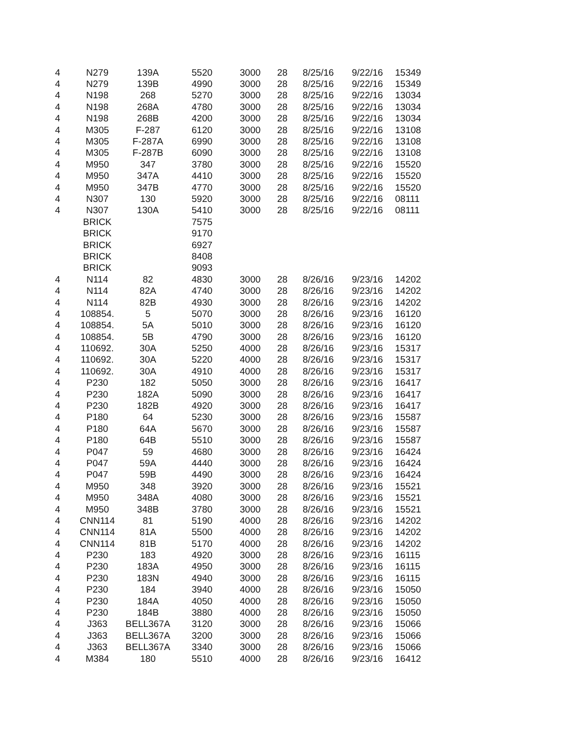| 4 | N279 | 139A | 5520 | 3000 | 28 | 8/25/16 | 9/22/16 | 15349 |
| 4 | N279 | 139B | 4990 | 3000 | 28 | 8/25/16 | 9/22/16 | 15349 |
| 4 | N198 | 268 | 5270 | 3000 | 28 | 8/25/16 | 9/22/16 | 13034 |
| 4 | N198 | 268A | 4780 | 3000 | 28 | 8/25/16 | 9/22/16 | 13034 |
| 4 | N198 | 268B | 4200 | 3000 | 28 | 8/25/16 | 9/22/16 | 13034 |
| 4 | M305 | F-287 | 6120 | 3000 | 28 | 8/25/16 | 9/22/16 | 13108 |
| 4 | M305 | F-287A | 6990 | 3000 | 28 | 8/25/16 | 9/22/16 | 13108 |
| 4 | M305 | F-287B | 6090 | 3000 | 28 | 8/25/16 | 9/22/16 | 13108 |
| 4 | M950 | 347 | 3780 | 3000 | 28 | 8/25/16 | 9/22/16 | 15520 |
| 4 | M950 | 347A | 4410 | 3000 | 28 | 8/25/16 | 9/22/16 | 15520 |
| 4 | M950 | 347B | 4770 | 3000 | 28 | 8/25/16 | 9/22/16 | 15520 |
| 4 | N307 | 130 | 5920 | 3000 | 28 | 8/25/16 | 9/22/16 | 08111 |
| 4 | N307 | 130A | 5410 | 3000 | 28 | 8/25/16 | 9/22/16 | 08111 |
| | BRICK | | 7575 | | | | | |
| | BRICK | | 9170 | | | | | |
| | BRICK | | 6927 | | | | | |
| | BRICK | | 8408 | | | | | |
| | BRICK | | 9093 | | | | | |
| 4 | N114 | 82 | 4830 | 3000 | 28 | 8/26/16 | 9/23/16 | 14202 |
| 4 | N114 | 82A | 4740 | 3000 | 28 | 8/26/16 | 9/23/16 | 14202 |
| 4 | N114 | 82B | 4930 | 3000 | 28 | 8/26/16 | 9/23/16 | 14202 |
| 4 | 108854. | 5 | 5070 | 3000 | 28 | 8/26/16 | 9/23/16 | 16120 |
| 4 | 108854. | 5A | 5010 | 3000 | 28 | 8/26/16 | 9/23/16 | 16120 |
| 4 | 108854. | 5B | 4790 | 3000 | 28 | 8/26/16 | 9/23/16 | 16120 |
| 4 | 110692. | 30A | 5250 | 4000 | 28 | 8/26/16 | 9/23/16 | 15317 |
| 4 | 110692. | 30A | 5220 | 4000 | 28 | 8/26/16 | 9/23/16 | 15317 |
| 4 | 110692. | 30A | 4910 | 4000 | 28 | 8/26/16 | 9/23/16 | 15317 |
| 4 | P230 | 182 | 5050 | 3000 | 28 | 8/26/16 | 9/23/16 | 16417 |
| 4 | P230 | 182A | 5090 | 3000 | 28 | 8/26/16 | 9/23/16 | 16417 |
| 4 | P230 | 182B | 4920 | 3000 | 28 | 8/26/16 | 9/23/16 | 16417 |
| 4 | P180 | 64 | 5230 | 3000 | 28 | 8/26/16 | 9/23/16 | 15587 |
| 4 | P180 | 64A | 5670 | 3000 | 28 | 8/26/16 | 9/23/16 | 15587 |
| 4 | P180 | 64B | 5510 | 3000 | 28 | 8/26/16 | 9/23/16 | 15587 |
| 4 | P047 | 59 | 4680 | 3000 | 28 | 8/26/16 | 9/23/16 | 16424 |
| 4 | P047 | 59A | 4440 | 3000 | 28 | 8/26/16 | 9/23/16 | 16424 |
| 4 | P047 | 59B | 4490 | 3000 | 28 | 8/26/16 | 9/23/16 | 16424 |
| 4 | M950 | 348 | 3920 | 3000 | 28 | 8/26/16 | 9/23/16 | 15521 |
| 4 | M950 | 348A | 4080 | 3000 | 28 | 8/26/16 | 9/23/16 | 15521 |
| 4 | M950 | 348B | 3780 | 3000 | 28 | 8/26/16 | 9/23/16 | 15521 |
| 4 | CNN114 | 81 | 5190 | 4000 | 28 | 8/26/16 | 9/23/16 | 14202 |
| 4 | CNN114 | 81A | 5500 | 4000 | 28 | 8/26/16 | 9/23/16 | 14202 |
| 4 | CNN114 | 81B | 5170 | 4000 | 28 | 8/26/16 | 9/23/16 | 14202 |
| 4 | P230 | 183 | 4920 | 3000 | 28 | 8/26/16 | 9/23/16 | 16115 |
| 4 | P230 | 183A | 4950 | 3000 | 28 | 8/26/16 | 9/23/16 | 16115 |
| 4 | P230 | 183N | 4940 | 3000 | 28 | 8/26/16 | 9/23/16 | 16115 |
| 4 | P230 | 184 | 3940 | 4000 | 28 | 8/26/16 | 9/23/16 | 15050 |
| 4 | P230 | 184A | 4050 | 4000 | 28 | 8/26/16 | 9/23/16 | 15050 |
| 4 | P230 | 184B | 3880 | 4000 | 28 | 8/26/16 | 9/23/16 | 15050 |
| 4 | J363 | BELL367A | 3120 | 3000 | 28 | 8/26/16 | 9/23/16 | 15066 |
| 4 | J363 | BELL367A | 3200 | 3000 | 28 | 8/26/16 | 9/23/16 | 15066 |
| 4 | J363 | BELL367A | 3340 | 3000 | 28 | 8/26/16 | 9/23/16 | 15066 |
| 4 | M384 | 180 | 5510 | 4000 | 28 | 8/26/16 | 9/23/16 | 16412 |